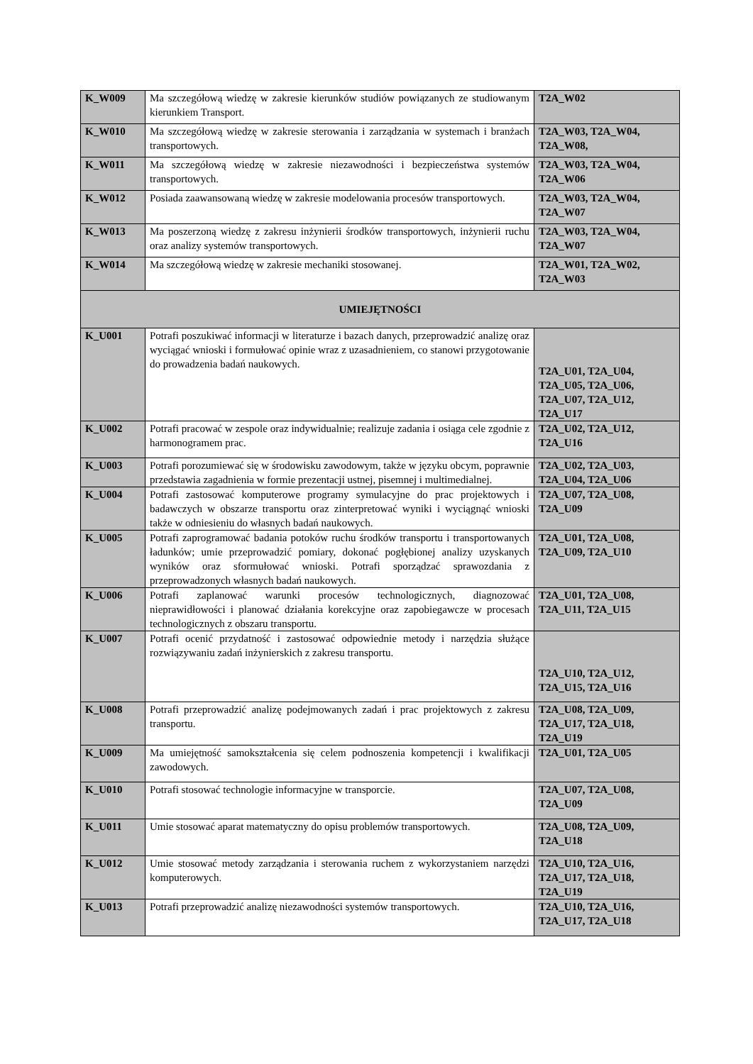| K_W009 | Ma szczegółową wiedzę w zakresie kierunków studiów powiązanych ze studiowanym kierunkiem Transport. | T2A_W02 |
| K_W010 | Ma szczegółową wiedzę w zakresie sterowania i zarządzania w systemach i branżach transportowych. | T2A_W03, T2A_W04, T2A_W08, |
| K_W011 | Ma szczegółową wiedzę w zakresie niezawodności i bezpieczeństwa systemów transportowych. | T2A_W03, T2A_W04, T2A_W06 |
| K_W012 | Posiada zaawansowaną wiedzę w zakresie modelowania procesów transportowych. | T2A_W03, T2A_W04, T2A_W07 |
| K_W013 | Ma poszerzoną wiedzę z zakresu inżynierii środków transportowych, inżynierii ruchu oraz analizy systemów transportowych. | T2A_W03, T2A_W04, T2A_W07 |
| K_W014 | Ma szczegółową wiedzę w zakresie mechaniki stosowanej. | T2A_W01, T2A_W02, T2A_W03 |
| UMIEJĘTNOŚCI | | |
| K_U001 | Potrafi poszukiwać informacji w literaturze i bazach danych, przeprowadzić analizę oraz wyciągać wnioski i formułować opinie wraz z uzasadnieniem, co stanowi przygotowanie do prowadzenia badań naukowych. | T2A_U01, T2A_U04, T2A_U05, T2A_U06, T2A_U07, T2A_U12, T2A_U17 |
| K_U002 | Potrafi pracować w zespole oraz indywidualnie; realizuje zadania i osiąga cele zgodnie z harmonogramem prac. | T2A_U02, T2A_U12, T2A_U16 |
| K_U003 | Potrafi porozumiewać się w środowisku zawodowym, także w języku obcym, poprawnie przedstawia zagadnienia w formie prezentacji ustnej, pisemnej i multimedialnej. | T2A_U02, T2A_U03, T2A_U04, T2A_U06 |
| K_U004 | Potrafi zastosować komputerowe programy symulacyjne do prac projektowych i badawczych w obszarze transportu oraz zinterpretować wyniki i wyciągnąć wnioski także w odniesieniu do własnych badań naukowych. | T2A_U07, T2A_U08, T2A_U09 |
| K_U005 | Potrafi zaprogramować badania potoków ruchu środków transportu i transportowanych ładunków; umie przeprowadzić pomiary, dokonać pogłębionej analizy uzyskanych wyników oraz sformułować wnioski. Potrafi sporządzać sprawozdania z przeprowadzonych własnych badań naukowych. | T2A_U01, T2A_U08, T2A_U09, T2A_U10 |
| K_U006 | Potrafi zaplanować warunki procesów technologicznych, diagnozować nieprawidłowości i planować działania korekcyjne oraz zapobiegawcze w procesach technologicznych z obszaru transportu. | T2A_U01, T2A_U08, T2A_U11, T2A_U15 |
| K_U007 | Potrafi ocenić przydatność i zastosować odpowiednie metody i narzędzia służące rozwiązywaniu zadań inżynierskich z zakresu transportu. | T2A_U10, T2A_U12, T2A_U15, T2A_U16 |
| K_U008 | Potrafi przeprowadzić analizę podejmowanych zadań i prac projektowych z zakresu transportu. | T2A_U08, T2A_U09, T2A_U17, T2A_U18, T2A_U19 |
| K_U009 | Ma umiejętność samokształcenia się celem podnoszenia kompetencji i kwalifikacji zawodowych. | T2A_U01, T2A_U05 |
| K_U010 | Potrafi stosować technologie informacyjne w transporcie. | T2A_U07, T2A_U08, T2A_U09 |
| K_U011 | Umie stosować aparat matematyczny do opisu problemów transportowych. | T2A_U08, T2A_U09, T2A_U18 |
| K_U012 | Umie stosować metody zarządzania i sterowania ruchem z wykorzystaniem narzędzi komputerowych. | T2A_U10, T2A_U16, T2A_U17, T2A_U18, T2A_U19 |
| K_U013 | Potrafi przeprowadzić analizę niezawodności systemów transportowych. | T2A_U10, T2A_U16, T2A_U17, T2A_U18 |